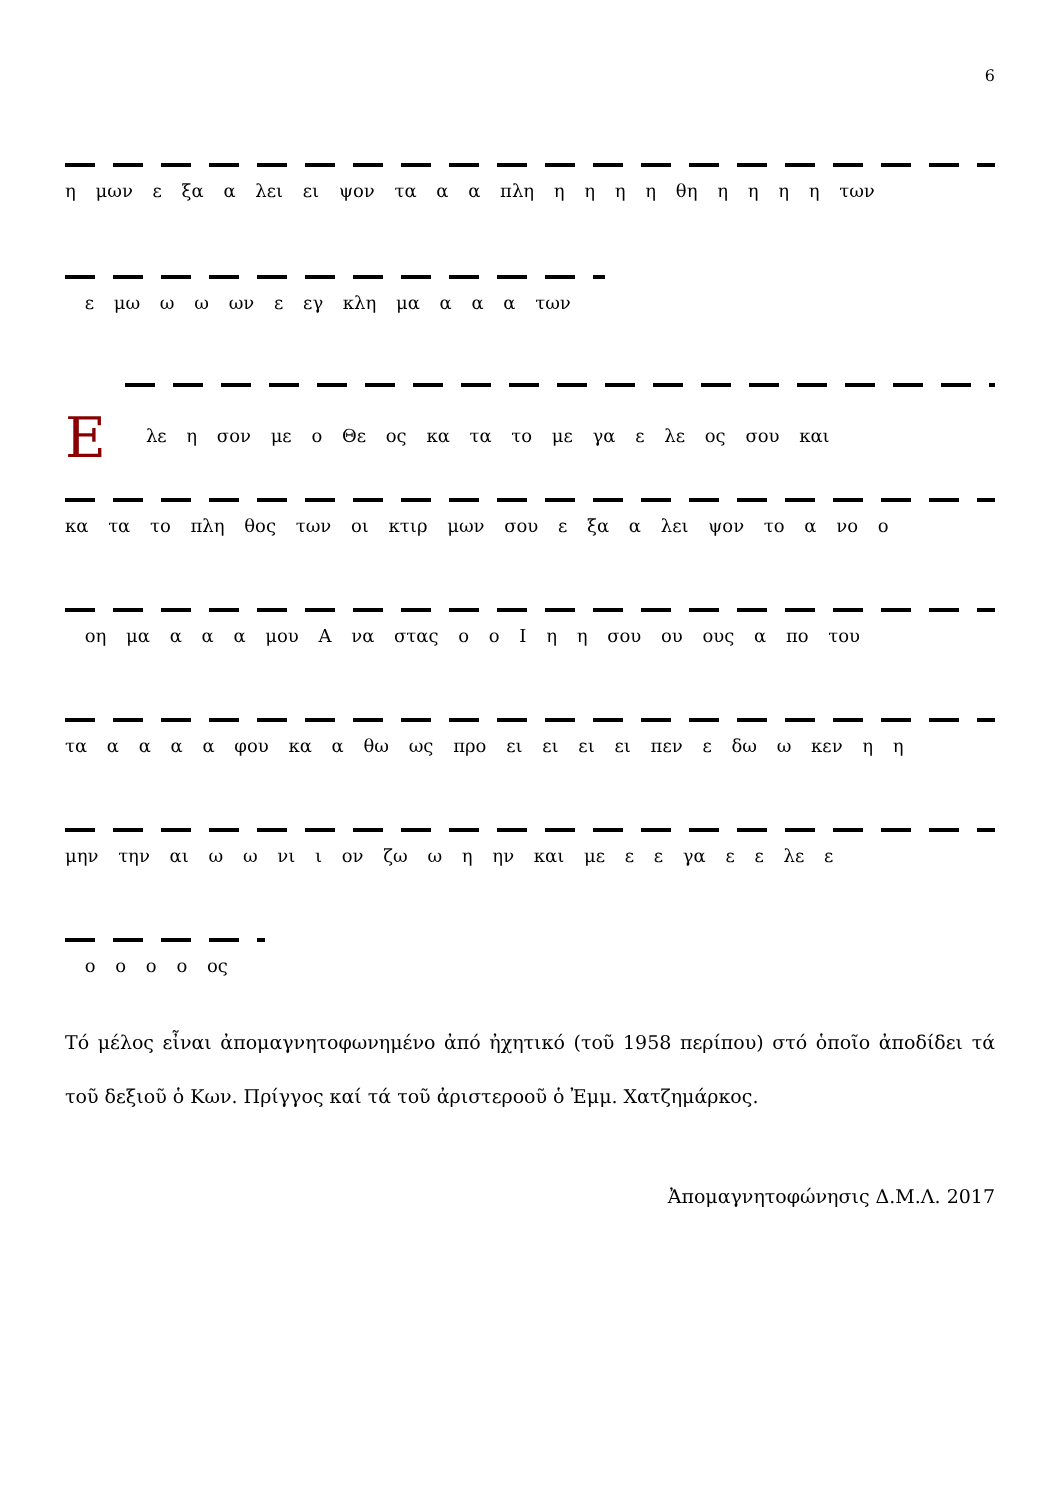6
η μων ε ξα α λει ει ψον τα α α πλη η η η η θη η η η η των
ε μω ω ω ων ε εγ κλη μα α α α των
Ελε η σον με ο Θε ος κα τα το με γα ε λε ος σου και
κα τα το πλη θος των οι κτιρ μων σου ε ξα α λει ψον το α νο ο
οη μα α α α μου Α να στας ο ο Ι η η σου ου ους α πο του
τα α α α α φου κα α θω ως προ ει ει ει ει πεν ε δω ω κεν η η
μην την αι ω ω νι ι ον ζω ω η ην και με ε ε γα ε ε λε ε
ο ο ο ο ος
Τό μέλος εἶναι ἀπομαγνητοφωνημένο ἀπό ἠχητικό (τοῦ 1958 περίπου) στό ὁποῖο ἀποδίδει τά τοῦ δεξιοῦ ὁ Κων. Πρίγγος καί τά τοῦ ἀριστεροοῦ ὁ Ἐμμ. Χατζημάρκος.
Ἀπομαγνητοφώνησις Δ.Μ.Λ. 2017